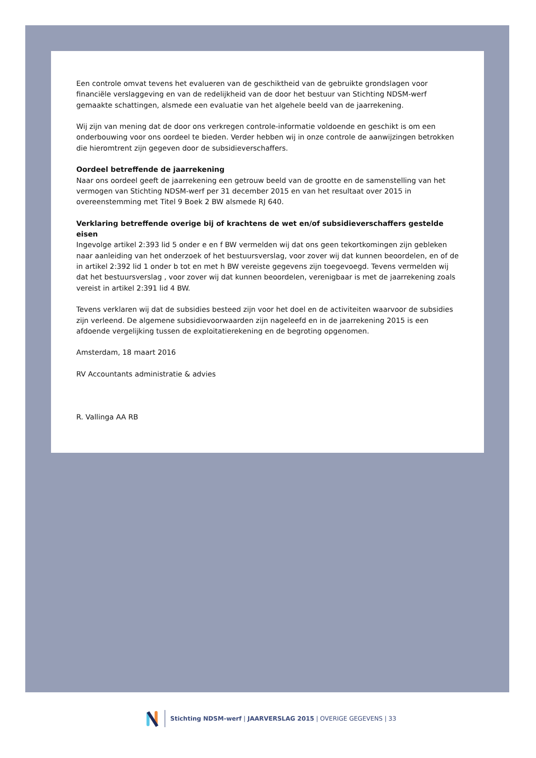Een controle omvat tevens het evalueren van de geschiktheid van de gebruikte grondslagen voor financiële verslaggeving en van de redelijkheid van de door het bestuur van Stichting NDSM-werf gemaakte schattingen, alsmede een evaluatie van het algehele beeld van de jaarrekening.
Wij zijn van mening dat de door ons verkregen controle-informatie voldoende en geschikt is om een onderbouwing voor ons oordeel te bieden. Verder hebben wij in onze controle de aanwijzingen betrokken die hieromtrent zijn gegeven door de subsidieverschaffers.
Oordeel betreffende de jaarrekening
Naar ons oordeel geeft de jaarrekening een getrouw beeld van de grootte en de samenstelling van het vermogen van Stichting NDSM-werf per 31 december 2015 en van het resultaat over 2015 in overeenstemming met Titel 9 Boek 2 BW alsmede RJ 640.
Verklaring betreffende overige bij of krachtens de wet en/of subsidieverschaffers gestelde eisen
Ingevolge artikel 2:393 lid 5 onder e en f BW vermelden wij dat ons geen tekortkomingen zijn gebleken naar aanleiding van het onderzoek of het bestuursverslag, voor zover wij dat kunnen beoordelen, en of de in artikel 2:392 lid 1 onder b tot en met h BW vereiste gegevens zijn toegevoegd. Tevens vermelden wij dat het bestuursverslag , voor zover wij dat kunnen beoordelen, verenigbaar is met de jaarrekening zoals vereist in artikel 2:391 lid 4 BW.
Tevens verklaren wij dat de subsidies besteed zijn voor het doel en de activiteiten waarvoor de subsidies zijn verleend. De algemene subsidievoorwaarden zijn nageleefd en in de jaarrekening 2015 is een afdoende vergelijking tussen de exploitatierekening en de begroting opgenomen.
Amsterdam, 18 maart 2016
RV Accountants administratie & advies
R. Vallinga AA RB
Stichting NDSM-werf | JAARVERSLAG 2015 | OVERIGE GEGEVENS | 33